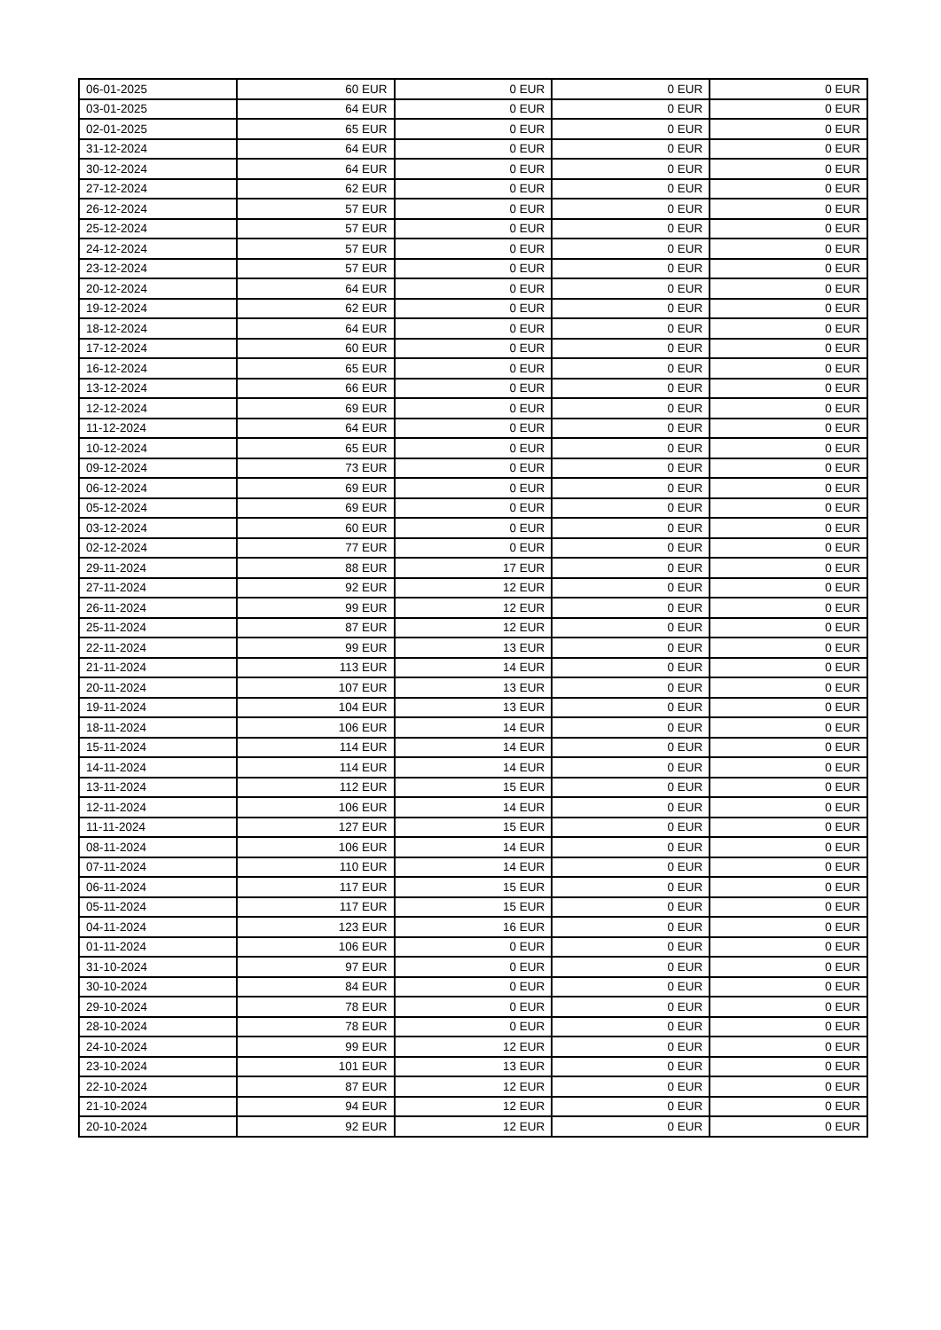| 06-01-2025 | 60 EUR | 0 EUR | 0 EUR | 0 EUR |
| 03-01-2025 | 64 EUR | 0 EUR | 0 EUR | 0 EUR |
| 02-01-2025 | 65 EUR | 0 EUR | 0 EUR | 0 EUR |
| 31-12-2024 | 64 EUR | 0 EUR | 0 EUR | 0 EUR |
| 30-12-2024 | 64 EUR | 0 EUR | 0 EUR | 0 EUR |
| 27-12-2024 | 62 EUR | 0 EUR | 0 EUR | 0 EUR |
| 26-12-2024 | 57 EUR | 0 EUR | 0 EUR | 0 EUR |
| 25-12-2024 | 57 EUR | 0 EUR | 0 EUR | 0 EUR |
| 24-12-2024 | 57 EUR | 0 EUR | 0 EUR | 0 EUR |
| 23-12-2024 | 57 EUR | 0 EUR | 0 EUR | 0 EUR |
| 20-12-2024 | 64 EUR | 0 EUR | 0 EUR | 0 EUR |
| 19-12-2024 | 62 EUR | 0 EUR | 0 EUR | 0 EUR |
| 18-12-2024 | 64 EUR | 0 EUR | 0 EUR | 0 EUR |
| 17-12-2024 | 60 EUR | 0 EUR | 0 EUR | 0 EUR |
| 16-12-2024 | 65 EUR | 0 EUR | 0 EUR | 0 EUR |
| 13-12-2024 | 66 EUR | 0 EUR | 0 EUR | 0 EUR |
| 12-12-2024 | 69 EUR | 0 EUR | 0 EUR | 0 EUR |
| 11-12-2024 | 64 EUR | 0 EUR | 0 EUR | 0 EUR |
| 10-12-2024 | 65 EUR | 0 EUR | 0 EUR | 0 EUR |
| 09-12-2024 | 73 EUR | 0 EUR | 0 EUR | 0 EUR |
| 06-12-2024 | 69 EUR | 0 EUR | 0 EUR | 0 EUR |
| 05-12-2024 | 69 EUR | 0 EUR | 0 EUR | 0 EUR |
| 03-12-2024 | 60 EUR | 0 EUR | 0 EUR | 0 EUR |
| 02-12-2024 | 77 EUR | 0 EUR | 0 EUR | 0 EUR |
| 29-11-2024 | 88 EUR | 17 EUR | 0 EUR | 0 EUR |
| 27-11-2024 | 92 EUR | 12 EUR | 0 EUR | 0 EUR |
| 26-11-2024 | 99 EUR | 12 EUR | 0 EUR | 0 EUR |
| 25-11-2024 | 87 EUR | 12 EUR | 0 EUR | 0 EUR |
| 22-11-2024 | 99 EUR | 13 EUR | 0 EUR | 0 EUR |
| 21-11-2024 | 113 EUR | 14 EUR | 0 EUR | 0 EUR |
| 20-11-2024 | 107 EUR | 13 EUR | 0 EUR | 0 EUR |
| 19-11-2024 | 104 EUR | 13 EUR | 0 EUR | 0 EUR |
| 18-11-2024 | 106 EUR | 14 EUR | 0 EUR | 0 EUR |
| 15-11-2024 | 114 EUR | 14 EUR | 0 EUR | 0 EUR |
| 14-11-2024 | 114 EUR | 14 EUR | 0 EUR | 0 EUR |
| 13-11-2024 | 112 EUR | 15 EUR | 0 EUR | 0 EUR |
| 12-11-2024 | 106 EUR | 14 EUR | 0 EUR | 0 EUR |
| 11-11-2024 | 127 EUR | 15 EUR | 0 EUR | 0 EUR |
| 08-11-2024 | 106 EUR | 14 EUR | 0 EUR | 0 EUR |
| 07-11-2024 | 110 EUR | 14 EUR | 0 EUR | 0 EUR |
| 06-11-2024 | 117 EUR | 15 EUR | 0 EUR | 0 EUR |
| 05-11-2024 | 117 EUR | 15 EUR | 0 EUR | 0 EUR |
| 04-11-2024 | 123 EUR | 16 EUR | 0 EUR | 0 EUR |
| 01-11-2024 | 106 EUR | 0 EUR | 0 EUR | 0 EUR |
| 31-10-2024 | 97 EUR | 0 EUR | 0 EUR | 0 EUR |
| 30-10-2024 | 84 EUR | 0 EUR | 0 EUR | 0 EUR |
| 29-10-2024 | 78 EUR | 0 EUR | 0 EUR | 0 EUR |
| 28-10-2024 | 78 EUR | 0 EUR | 0 EUR | 0 EUR |
| 24-10-2024 | 99 EUR | 12 EUR | 0 EUR | 0 EUR |
| 23-10-2024 | 101 EUR | 13 EUR | 0 EUR | 0 EUR |
| 22-10-2024 | 87 EUR | 12 EUR | 0 EUR | 0 EUR |
| 21-10-2024 | 94 EUR | 12 EUR | 0 EUR | 0 EUR |
| 20-10-2024 | 92 EUR | 12 EUR | 0 EUR | 0 EUR |